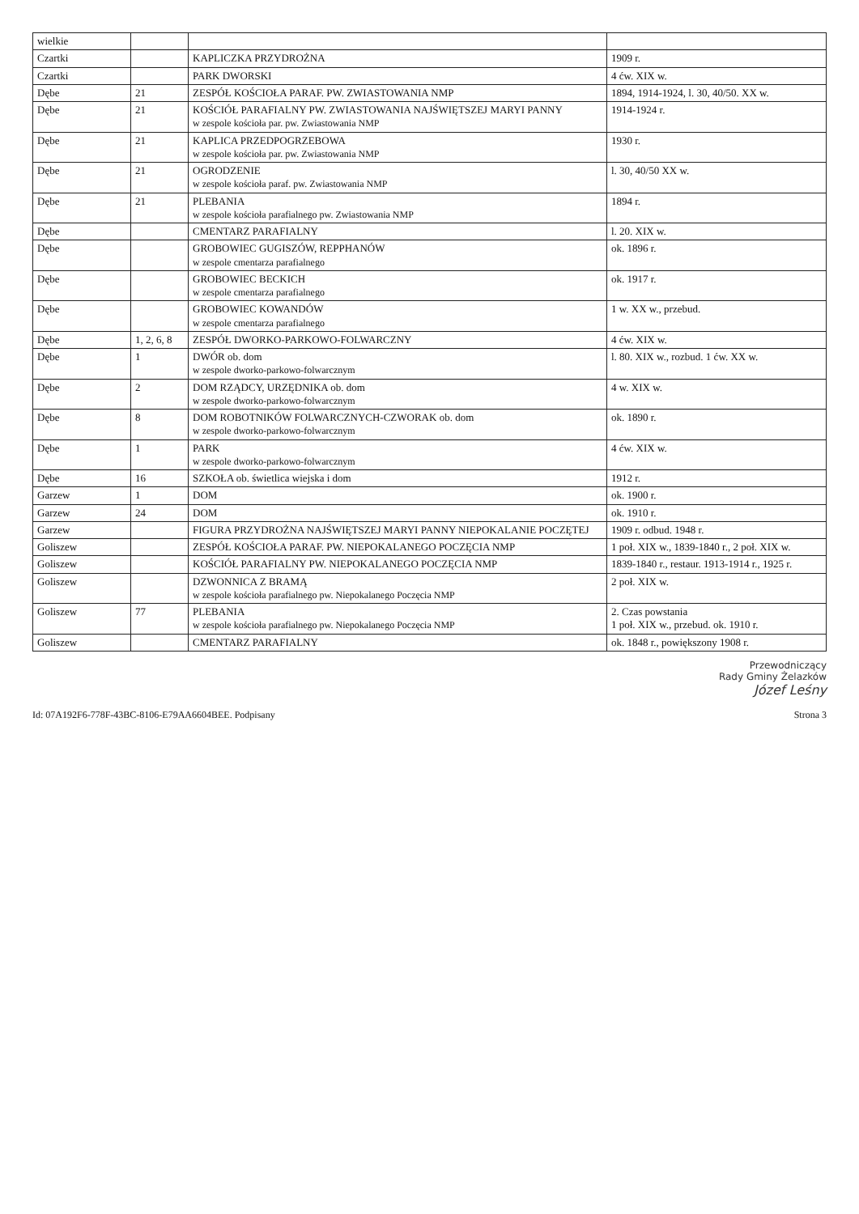| wielkie | | | |
| Czartki | | KAPLICZKA PRZYDROŻNA | 1909 r. |
| Czartki | | PARK DWORSKI | 4 ćw. XIX w. |
| Dębe | 21 | ZESPÓŁ KOŚCIOŁA PARAF. PW. ZWIASTOWANIA NMP | 1894, 1914-1924, l. 30, 40/50. XX w. |
| Dębe | 21 | KOŚCIÓŁ PARAFIALNY PW. ZWIASTOWANIA NAJŚWIĘTSZEJ MARYI PANNY w zespole kościoła par. pw. Zwiastowania NMP | 1914-1924 r. |
| Dębe | 21 | KAPLICA PRZEDPOGRZEBOWA w zespole kościoła par. pw. Zwiastowania NMP | 1930 r. |
| Dębe | 21 | OGRODZENIE w zespole kościoła paraf. pw. Zwiastowania NMP | l. 30, 40/50 XX w. |
| Dębe | 21 | PLEBANIA w zespole kościoła parafialnego pw. Zwiastowania NMP | 1894 r. |
| Dębe | | CMENTARZ PARAFIALNY | l. 20. XIX w. |
| Dębe | | GROBOWIEC GUGISZÓW, REPPHANÓW w zespole cmentarza parafialnego | ok. 1896 r. |
| Dębe | | GROBOWIEC BECKICH w zespole cmentarza parafialnego | ok. 1917 r. |
| Dębe | | GROBOWIEC KOWANDÓW w zespole cmentarza parafialnego | 1 w. XX w., przebud. |
| Dębe | 1, 2, 6, 8 | ZESPÓŁ DWORKO-PARKOWO-FOLWARCZNY | 4 ćw. XIX w. |
| Dębe | 1 | DWÓR ob. dom w zespole dworko-parkowo-folwarcznym | l. 80. XIX w., rozbud. 1 ćw. XX w. |
| Dębe | 2 | DOM RZĄDCY, URZĘDNIKA ob. dom w zespole dworko-parkowo-folwarcznym | 4 w. XIX w. |
| Dębe | 8 | DOM ROBOTNIKÓW FOLWARCZNYCH-CZWORAK ob. dom w zespole dworko-parkowo-folwarcznym | ok. 1890 r. |
| Dębe | 1 | PARK w zespole dworko-parkowo-folwarcznym | 4 ćw. XIX w. |
| Dębe | 16 | SZKOŁA ob. świetlica wiejska i dom | 1912 r. |
| Garzew | 1 | DOM | ok. 1900 r. |
| Garzew | 24 | DOM | ok. 1910 r. |
| Garzew | | FIGURA PRZYDROŻNA NAJŚWIĘTSZEJ MARYI PANNY NIEPOKALANIE POCZĘTEJ | 1909 r. odbud. 1948 r. |
| Goliszew | | ZESPÓŁ KOŚCIOŁA PARAF. PW. NIEPOKALANEGO POCZĘCIA NMP | 1 poł. XIX w., 1839-1840 r., 2 poł. XIX w. |
| Goliszew | | KOŚCIÓŁ PARAFIALNY PW. NIEPOKALANEGO POCZĘCIA NMP | 1839-1840 r., restaur. 1913-1914 r., 1925 r. |
| Goliszew | | DZWONNICA Z BRAMĄ w zespole kościoła parafialnego pw. Niepokalanego Poczęcia NMP | 2 poł. XIX w. |
| Goliszew | 77 | PLEBANIA w zespole kościoła parafialnego pw. Niepokalanego Poczęcia NMP | 2. Czas powstania 1 poł. XIX w., przebud. ok. 1910 r. |
| Goliszew | | CMENTARZ PARAFIALNY | ok. 1848 r., powiększony 1908 r. |
Przewodniczący
Rady Gminy Żelazków
Józef Leśny
Id: 07A192F6-778F-43BC-8106-E79AA6604BEE. Podpisany Strona 3